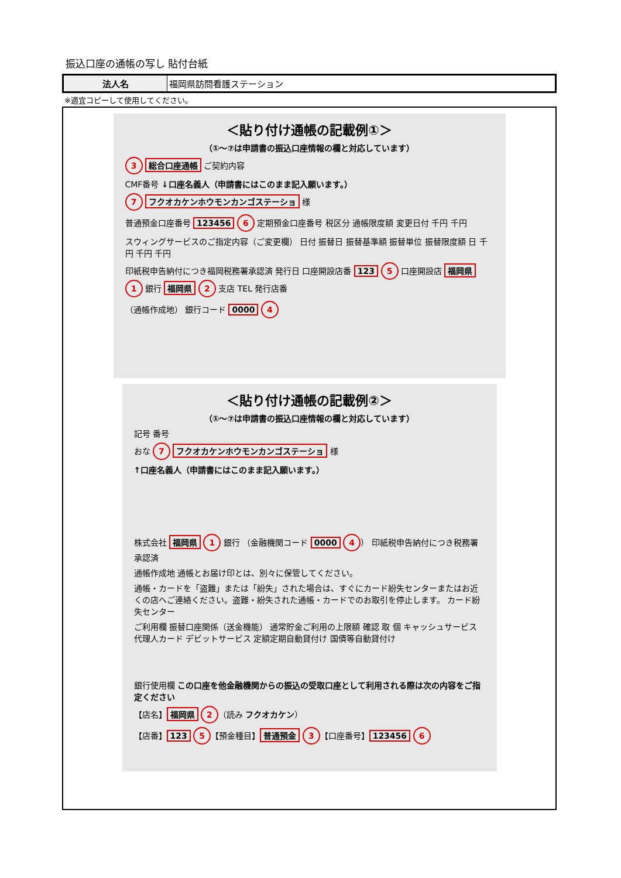振込口座の通帳の写し 貼付台紙
| 法人名 | 福岡県訪問看護ステーション |
※適宜コピーして使用してください。
＜貼り付け通帳の記載例①＞
（①～⑦は申請書の振込口座情報の欄と対応しています）
3 総合口座通帳 ご契約内容
CMF番号 ↓口座名義人（申請書にはこのまま記入願います。）
7 フクオカケンホウモンカンゴステーショ 様
普通預金口座番号 123456 6 定期預金口座番号 税区分 通帳限度額 変更日付 千円 千円
スウィングサービスのご指定内容（ご変更欄） 日付 振替日 振替基準額 振替単位 振替限度額 日 千円 千円 千円
印紙税申告納付につき福岡税務署承認済 発行日 口座開設店番 123 5 口座開設店 福岡県 1 銀行 福岡県 2 支店 TEL 発行店番
（通帳作成地） 銀行コード 0000 4
＜貼り付け通帳の記載例②＞
（①～⑦は申請書の振込口座情報の欄と対応しています）
記号 番号
おな 7 フクオカケンホウモンカンゴステーショ 様
↑口座名義人（申請書にはこのまま記入願います。）
株式会社 福岡県 1 銀行 （金融機関コード 0000 4 ） 印紙税申告納付につき税務署承認済
通帳作成地 通帳とお届け印とは、別々に保管してください。
通帳・カードを「盗難」または「紛失」された場合は、すぐにカード紛失センターまたはお近くの店へご連絡ください。盗難・紛失された通帳・カードでのお取引を停止します。 カード紛失センター
ご利用欄 振替口座関係（送金機能） 通常貯金ご利用の上限額 確認 取 個 キャッシュサービス 代理人カード デビットサービス 定額定期自動貸付け 国債等自動貸付け
銀行使用欄 この口座を他金融機関からの振込の受取口座として利用される際は次の内容をご指定ください
【店名】 福岡県 2 （読み フクオカケン）
【店番】 123 5 【預金種目】 普通預金 3 【口座番号】 123456 6